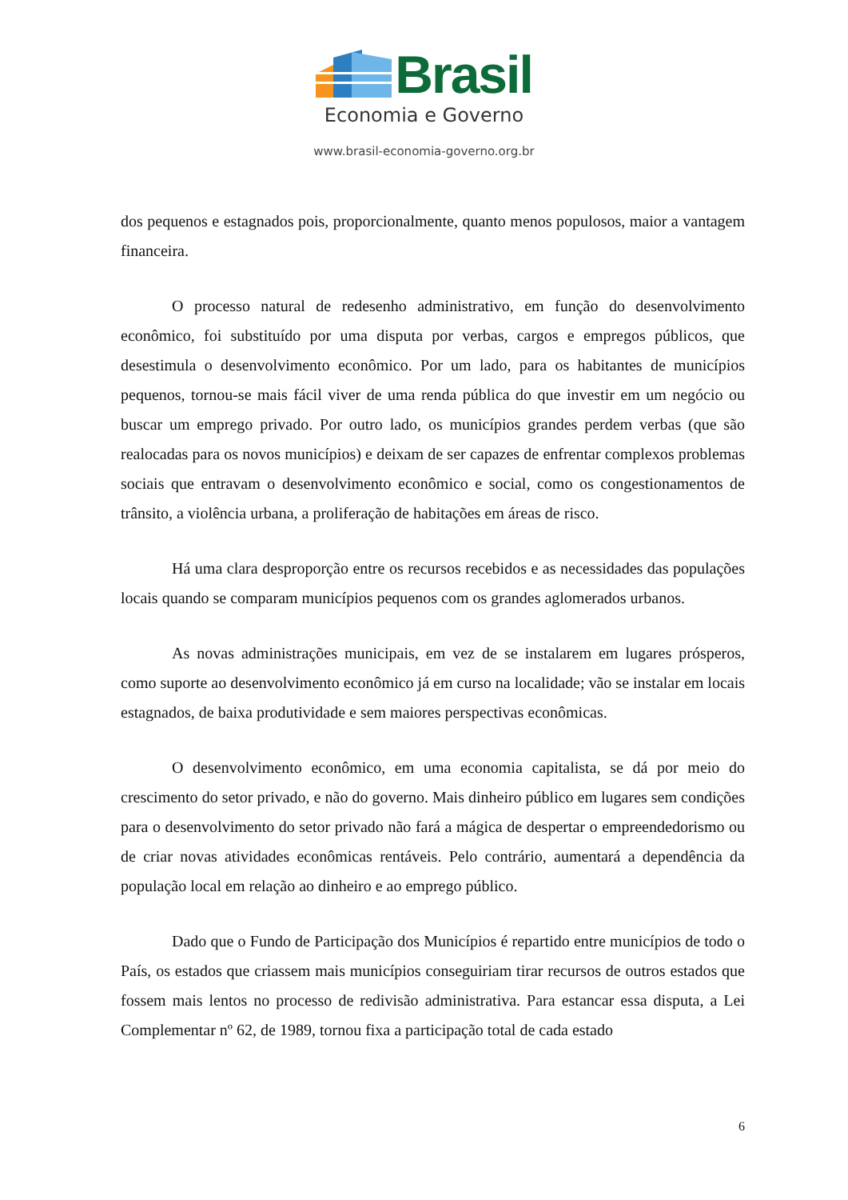Brasil
Economia e Governo
www.brasil-economia-governo.org.br
dos pequenos e estagnados pois, proporcionalmente, quanto menos populosos, maior a vantagem financeira.
O processo natural de redesenho administrativo, em função do desenvolvimento econômico, foi substituído por uma disputa por verbas, cargos e empregos públicos, que desestimula o desenvolvimento econômico. Por um lado, para os habitantes de municípios pequenos, tornou-se mais fácil viver de uma renda pública do que investir em um negócio ou buscar um emprego privado. Por outro lado, os municípios grandes perdem verbas (que são realocadas para os novos municípios) e deixam de ser capazes de enfrentar complexos problemas sociais que entravam o desenvolvimento econômico e social, como os congestionamentos de trânsito, a violência urbana, a proliferação de habitações em áreas de risco.
Há uma clara desproporção entre os recursos recebidos e as necessidades das populações locais quando se comparam municípios pequenos com os grandes aglomerados urbanos.
As novas administrações municipais, em vez de se instalarem em lugares prósperos, como suporte ao desenvolvimento econômico já em curso na localidade; vão se instalar em locais estagnados, de baixa produtividade e sem maiores perspectivas econômicas.
O desenvolvimento econômico, em uma economia capitalista, se dá por meio do crescimento do setor privado, e não do governo. Mais dinheiro público em lugares sem condições para o desenvolvimento do setor privado não fará a mágica de despertar o empreendedorismo ou de criar novas atividades econômicas rentáveis. Pelo contrário, aumentará a dependência da população local em relação ao dinheiro e ao emprego público.
Dado que o Fundo de Participação dos Municípios é repartido entre municípios de todo o País, os estados que criassem mais municípios conseguiriam tirar recursos de outros estados que fossem mais lentos no processo de redivisão administrativa. Para estancar essa disputa, a Lei Complementar nº 62, de 1989, tornou fixa a participação total de cada estado
6